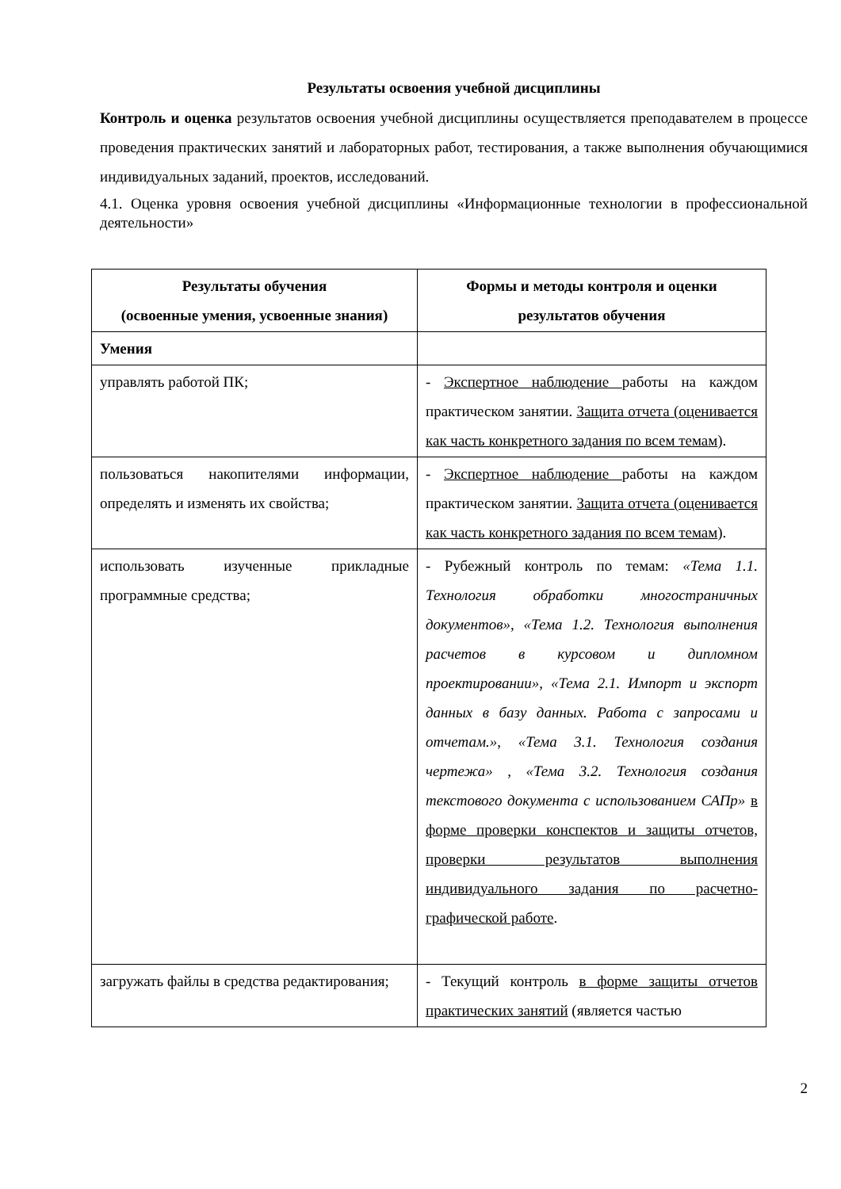Результаты освоения учебной дисциплины
Контроль и оценка результатов освоения учебной дисциплины осуществляется преподавателем в процессе проведения практических занятий и лабораторных работ, тестирования, а также выполнения обучающимися индивидуальных заданий, проектов, исследований.
4.1. Оценка уровня освоения учебной дисциплины «Информационные технологии в профессиональной деятельности»
| Результаты обучения (освоенные умения, усвоенные знания) | Формы и методы контроля и оценки результатов обучения |
| --- | --- |
| Умения | |
| управлять работой ПК; | - Экспертное наблюдение работы на каждом практическом занятии. Защита отчета (оценивается как часть конкретного задания по всем темам ). |
| пользоваться накопителями информации, определять и изменять их свойства; | - Экспертное наблюдение работы на каждом практическом занятии. Защита отчета (оценивается как часть конкретного задания по всем темам ). |
| использовать изученные прикладные программные средства; | - Рубежный контроль по темам: «Тема 1.1. Технология обработки многостраничных документов», «Тема 1.2. Технология выполнения расчетов в курсовом и дипломном проектировании», «Тема 2.1. Импорт и экспорт данных в базу данных. Работа с запросами и отчетам.» , «Тема 3.1. Технология создания чертежа» , «Тема 3.2. Технология создания текстового документа с использованием САПр» в форме проверки конспектов и защиты отчетов, проверки результатов выполнения индивидуального задания по расчетно-графической работе . |
| загружать файлы в средства редактирования; | - Текущий контроль в форме защиты отчетов практических занятий (является частью |
2